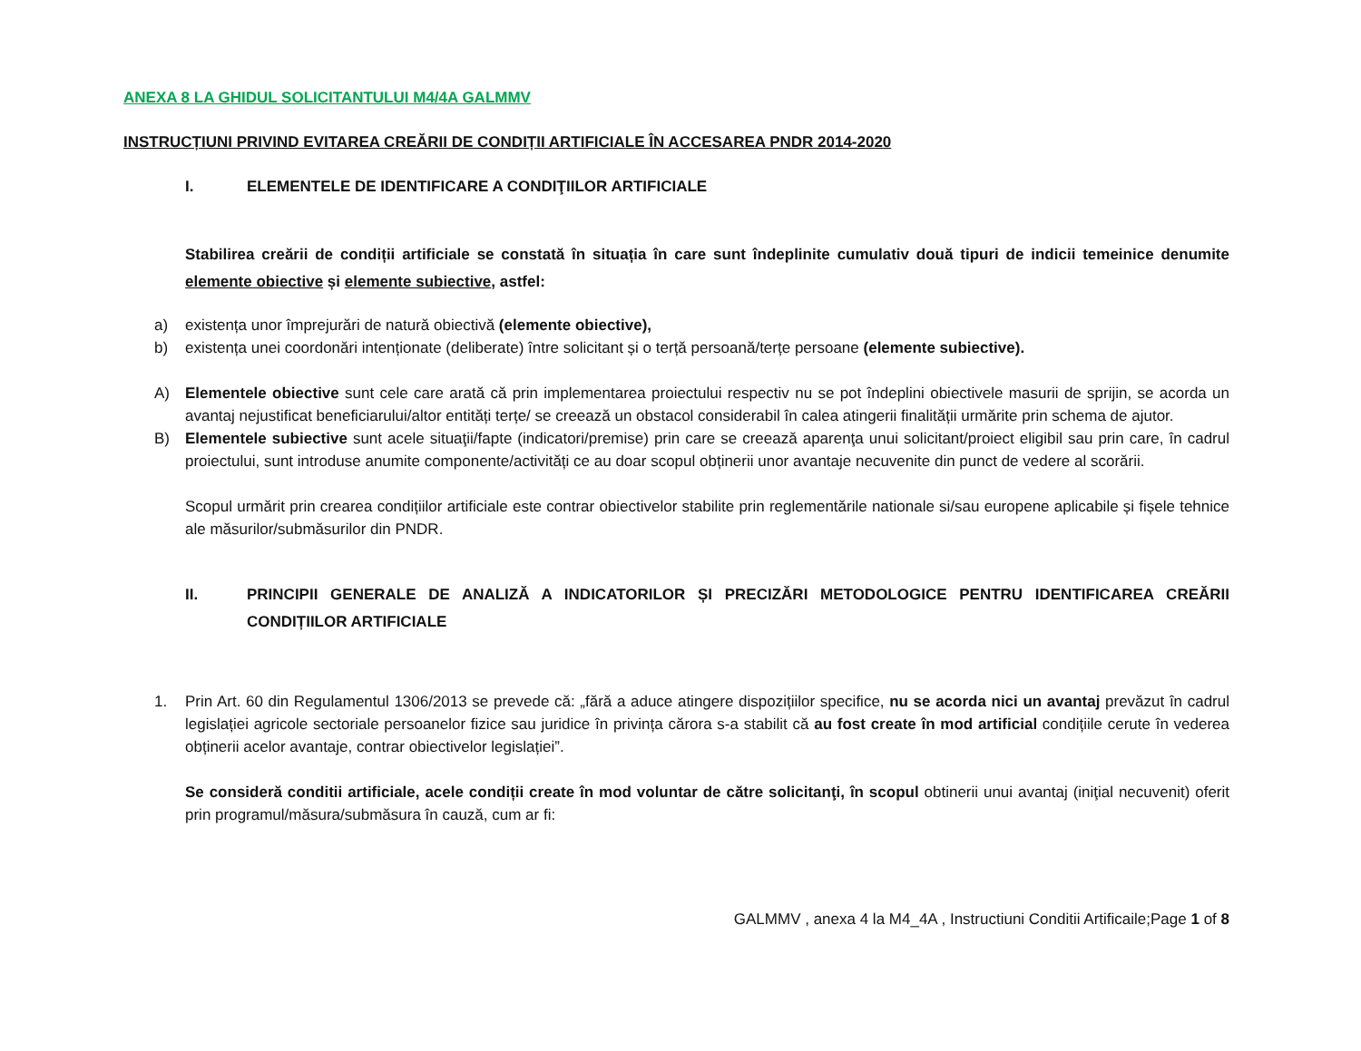ANEXA 8 LA GHIDUL SOLICITANTULUI M4/4A GALMMV
INSTRUCȚIUNI PRIVIND EVITAREA CREĂRII DE CONDIȚII ARTIFICIALE ÎN ACCESAREA PNDR 2014-2020
I. ELEMENTELE DE IDENTIFICARE A CONDIŢIILOR ARTIFICIALE
Stabilirea creării de condiții artificiale se constată în situația în care sunt îndeplinite cumulativ două tipuri de indicii temeinice denumite elemente obiective și elemente subiective, astfel:
a) existența unor împrejurări de natură obiectivă (elemente obiective),
b) existența unei coordonări intenționate (deliberate) între solicitant și o terță persoană/terțe persoane (elemente subiective).
A) Elementele obiective sunt cele care arată că prin implementarea proiectului respectiv nu se pot îndeplini obiectivele masurii de sprijin, se acorda un avantaj nejustificat beneficiarului/altor entități terțe/ se creează un obstacol considerabil în calea atingerii finalității urmărite prin schema de ajutor.
B) Elementele subiective sunt acele situaţii/fapte (indicatori/premise) prin care se creează aparenţa unui solicitant/proiect eligibil sau prin care, în cadrul proiectului, sunt introduse anumite componente/activități ce au doar scopul obținerii unor avantaje necuvenite din punct de vedere al scorării.
Scopul urmărit prin crearea condițiilor artificiale este contrar obiectivelor stabilite prin reglementările nationale si/sau europene aplicabile și fișele tehnice ale măsurilor/submăsurilor din PNDR.
II. PRINCIPII GENERALE DE ANALIZĂ A INDICATORILOR ȘI PRECIZĂRI METODOLOGICE PENTRU IDENTIFICAREA CREĂRII CONDIȚIILOR ARTIFICIALE
1. Prin Art. 60 din Regulamentul 1306/2013 se prevede că: „fără a aduce atingere dispozițiilor specifice, nu se acorda nici un avantaj prevăzut în cadrul legislației agricole sectoriale persoanelor fizice sau juridice în privința cărora s-a stabilit că au fost create în mod artificial condițiile cerute în vederea obținerii acelor avantaje, contrar obiectivelor legislației”.
Se consideră conditii artificiale, acele condiții create în mod voluntar de către solicitanţi, în scopul obtinerii unui avantaj (iniţial necuvenit) oferit prin programul/măsura/submăsura în cauză, cum ar fi:
GALMMV , anexa 4 la M4_4A , Instructiuni Conditii Artificaile;Page 1 of 8